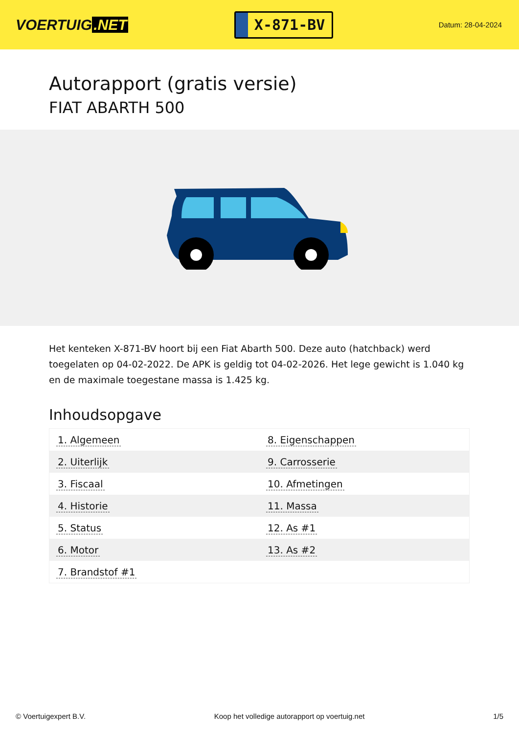VOERTUIG.NET
X-871-BV
Datum: 28-04-2024
Autorapport (gratis versie)
FIAT ABARTH 500
Het kenteken X-871-BV hoort bij een Fiat Abarth 500. Deze auto (hatchback) werd toegelaten op 04-02-2022. De APK is geldig tot 04-02-2026. Het lege gewicht is 1.040 kg en de maximale toegestane massa is 1.425 kg.
Inhoudsopgave
| 1. Algemeen | 8. Eigenschappen |
| 2. Uiterlijk | 9. Carrosserie |
| 3. Fiscaal | 10. Afmetingen |
| 4. Historie | 11. Massa |
| 5. Status | 12. As #1 |
| 6. Motor | 13. As #2 |
| 7. Brandstof #1 | |
© Voertuigexpert B.V. Koop het volledige autorapport op voertuig.net 1/5